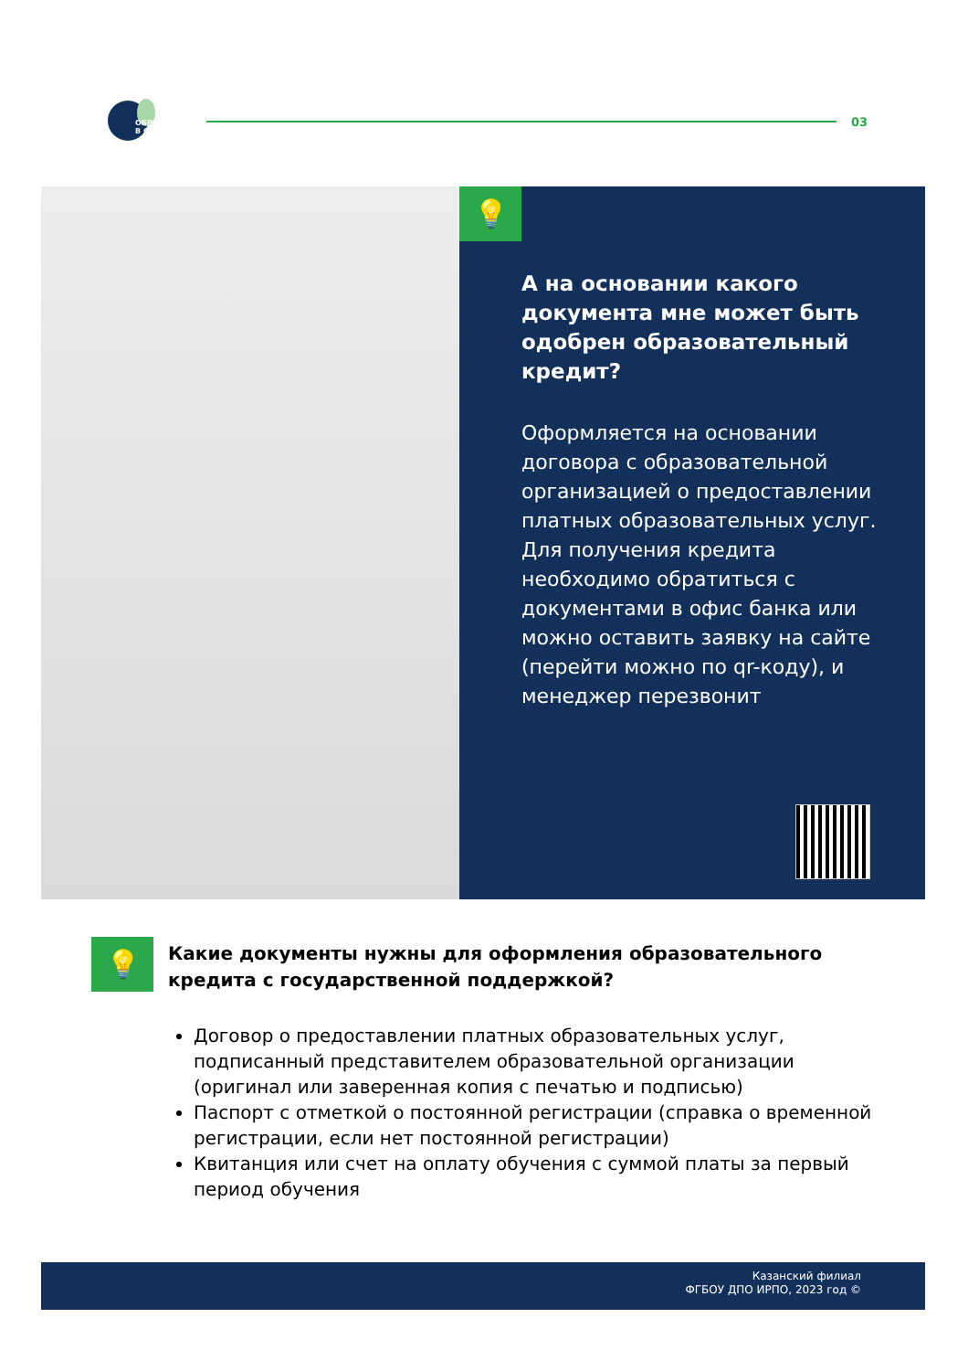ОБРКРЕДИТ
В СПО
03
💡
А на основании какого документа мне может быть одобрен образовательный кредит?
Оформляется на основании договора с образовательной организацией о предоставлении платных образовательных услуг. Для получения кредита необходимо обратиться с документами в офис банка или можно оставить заявку на сайте (перейти можно по qr-коду), и менеджер перезвонит
💡
Какие документы нужны для оформления образовательного кредита с государственной поддержкой?
Договор о предоставлении платных образовательных услуг, подписанный представителем образовательной организации (оригинал или заверенная копия с печатью и подписью)
Паспорт с отметкой о постоянной регистрации (справка о временной регистрации, если нет постоянной регистрации)
Квитанция или счет на оплату обучения с суммой платы за первый период обучения
Казанский филиал
ФГБОУ ДПО ИРПО, 2023 год ©